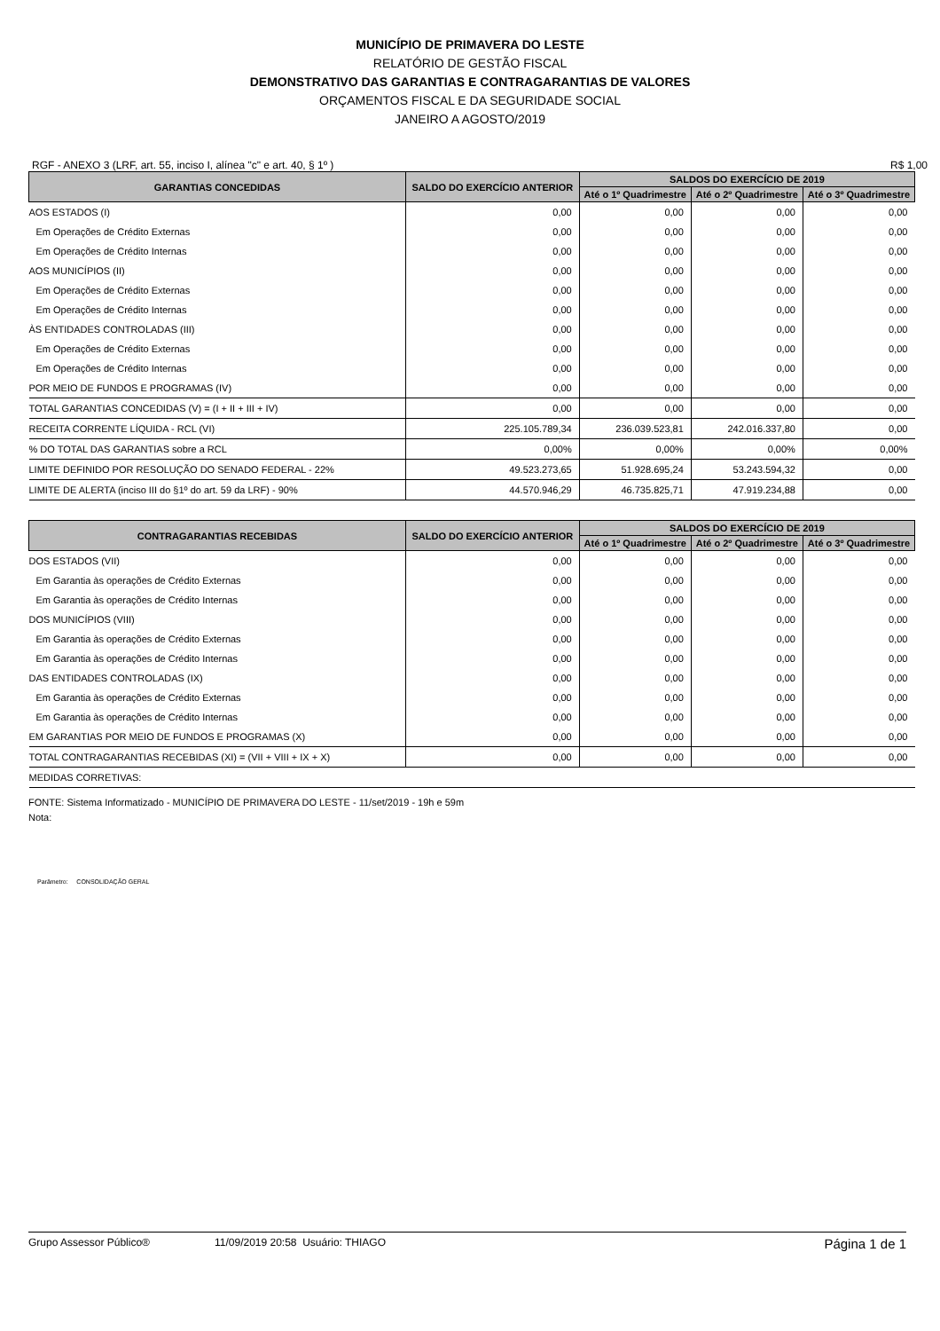MUNICÍPIO DE PRIMAVERA DO LESTE
RELATÓRIO DE GESTÃO FISCAL
DEMONSTRATIVO DAS GARANTIAS E CONTRAGARANTIAS DE VALORES
ORÇAMENTOS FISCAL E DA SEGURIDADE SOCIAL
JANEIRO A AGOSTO/2019
RGF - ANEXO 3 (LRF, art. 55, inciso I, alínea "c" e art. 40, § 1º ) R$ 1,00
| GARANTIAS CONCEDIDAS | SALDO DO EXERCÍCIO ANTERIOR | SALDOS DO EXERCÍCIO DE 2019 | | |
| --- | --- | --- | --- | --- |
| | | Até o 1º Quadrimestre | Até o 2º Quadrimestre | Até o 3º Quadrimestre |
| AOS ESTADOS (I) | 0,00 | 0,00 | 0,00 | 0,00 |
| Em Operações de Crédito Externas | 0,00 | 0,00 | 0,00 | 0,00 |
| Em Operações de Crédito Internas | 0,00 | 0,00 | 0,00 | 0,00 |
| AOS MUNICÍPIOS (II) | 0,00 | 0,00 | 0,00 | 0,00 |
| Em Operações de Crédito Externas | 0,00 | 0,00 | 0,00 | 0,00 |
| Em Operações de Crédito Internas | 0,00 | 0,00 | 0,00 | 0,00 |
| ÀS ENTIDADES CONTROLADAS (III) | 0,00 | 0,00 | 0,00 | 0,00 |
| Em Operações de Crédito Externas | 0,00 | 0,00 | 0,00 | 0,00 |
| Em Operações de Crédito Internas | 0,00 | 0,00 | 0,00 | 0,00 |
| POR MEIO DE FUNDOS E PROGRAMAS (IV) | 0,00 | 0,00 | 0,00 | 0,00 |
| TOTAL GARANTIAS CONCEDIDAS (V) = (I + II + III + IV) | 0,00 | 0,00 | 0,00 | 0,00 |
| RECEITA CORRENTE LÍQUIDA - RCL (VI) | 225.105.789,34 | 236.039.523,81 | 242.016.337,80 | 0,00 |
| % DO TOTAL DAS GARANTIAS sobre a RCL | 0,00% | 0,00% | 0,00% | 0,00% |
| LIMITE DEFINIDO POR RESOLUÇÃO DO SENADO FEDERAL - 22% | 49.523.273,65 | 51.928.695,24 | 53.243.594,32 | 0,00 |
| LIMITE DE ALERTA (inciso III do §1º do art. 59 da LRF) - 90% | 44.570.946,29 | 46.735.825,71 | 47.919.234,88 | 0,00 |
| CONTRAGARANTIAS RECEBIDAS | SALDO DO EXERCÍCIO ANTERIOR | SALDOS DO EXERCÍCIO DE 2019 | | |
| --- | --- | --- | --- | --- |
| | | Até o 1º Quadrimestre | Até o 2º Quadrimestre | Até o 3º Quadrimestre |
| DOS ESTADOS (VII) | 0,00 | 0,00 | 0,00 | 0,00 |
| Em Garantia às operações de Crédito Externas | 0,00 | 0,00 | 0,00 | 0,00 |
| Em Garantia às operações de Crédito Internas | 0,00 | 0,00 | 0,00 | 0,00 |
| DOS MUNICÍPIOS (VIII) | 0,00 | 0,00 | 0,00 | 0,00 |
| Em Garantia às operações de Crédito Externas | 0,00 | 0,00 | 0,00 | 0,00 |
| Em Garantia às operações de Crédito Internas | 0,00 | 0,00 | 0,00 | 0,00 |
| DAS ENTIDADES CONTROLADAS (IX) | 0,00 | 0,00 | 0,00 | 0,00 |
| Em Garantia às operações de Crédito Externas | 0,00 | 0,00 | 0,00 | 0,00 |
| Em Garantia às operações de Crédito Internas | 0,00 | 0,00 | 0,00 | 0,00 |
| EM GARANTIAS POR MEIO DE FUNDOS E PROGRAMAS (X) | 0,00 | 0,00 | 0,00 | 0,00 |
| TOTAL CONTRAGARANTIAS RECEBIDAS (XI) = (VII + VIII + IX + X) | 0,00 | 0,00 | 0,00 | 0,00 |
| MEDIDAS CORRETIVAS: | | | | |
FONTE: Sistema Informatizado - MUNICÍPIO DE PRIMAVERA DO LESTE - 11/set/2019 - 19h e 59m
Nota:
Parâmetro: CONSOLIDAÇÃO GERAL
Grupo Assessor Público® 11/09/2019 20:58 Usuário: THIAGO Página 1 de 1